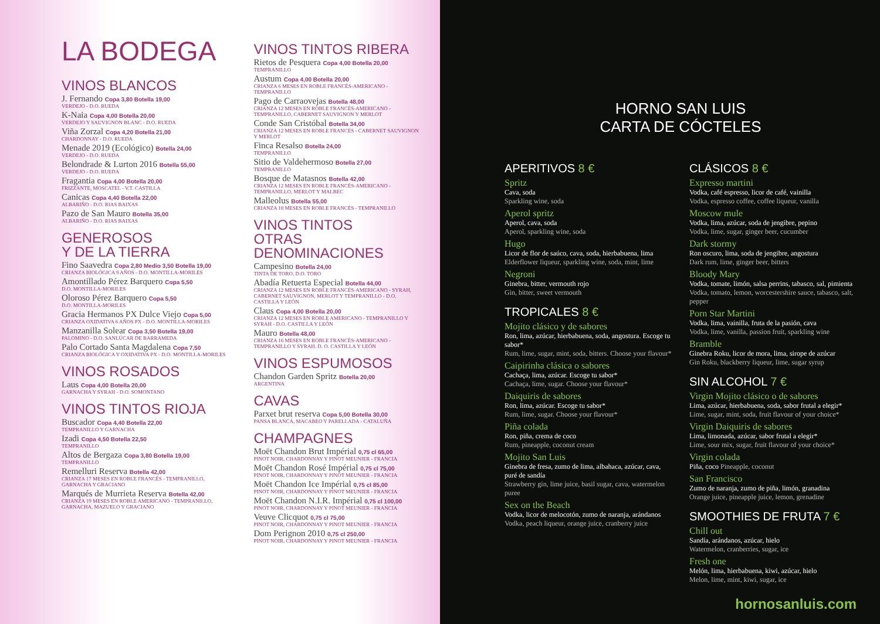LA BODEGA
VINOS BLANCOS
J. Fernando Copa 3,80 Botella 19,00
VERDEJO - D.O. RUEDA
K-Naia Copa 4,00 Botella 20,00
VERDEJO Y SAUVIGNON BLANC - D.O. RUEDA
Viña Zorzal Copa 4,20 Botella 21,00
CHARDONNAY - D.O. RUEDA
Menade 2019 (Ecológico) Botella 24,00
VERDEJO - D.O. RUEDA
Belondrade & Lurton 2016 Botella 55,00
VERDEJO - D.O. RUEDA
Fragantia Copa 4,00 Botella 20,00
FRIZZANTE, MOSCATEL - V.T. CASTILLA
Canicas Copa 4,40 Botella 22,00
ALBARIÑO - D.O. RIAS BAIXAS
Pazo de San Mauro Botella 35,00
ALBARIÑO - D.O. RIAS BAIXAS
GENEROSOS
Y DE LA TIERRA
Fino Saavedra Copa 2,80 Medio 3,50 Botella 19,00
CRIANZA BIOLÓGICA 9 AÑOS - D.O. MONTILLA-MORILES
Amontillado Pérez Barquero Copa 5,50
D.O. MONTILLA-MORILES
Oloroso Pérez Barquero Copa 5,50
D.O. MONTILLA-MORILES
Gracia Hermanos PX Dulce Viejo Copa 5,00
CRIANZA OXIDATIVA 6 AÑOS PX - D.O. MONTILLA-MORILES
Manzanilla Solear Copa 3,50 Botella 19,00
PALOMINO - D.O. SANLÚCAR DE BARRAMEDA
Palo Cortado Santa Magdalena Copa 7,50
CRIANZA BIOLÓGICA Y OXIDATIVA PX - D.O. MONTILLA-MORILES
VINOS ROSADOS
Laus Copa 4,00 Botella 20,00
GARNACHA Y SYRAH - D.O. SOMONTANO
VINOS TINTOS RIOJA
Buscador Copa 4,40 Botella 22,00
TEMPRANILLO Y GARNACHA
Izadi Copa 4,50 Botella 22,50
TEMPRANILLO
Altos de Bergaza Copa 3,80 Botella 19,00
TEMPRANILLO
Remelluri Reserva Botella 42,00
CRIANZA 17 MESES EN ROBLE FRANCÉS - TEMPRANILLO, GARNACHA Y GRACIANO
Marqués de Murrieta Reserva Botella 42,00
CRIANZA 19 MESES EN ROBLE AMERICANO - TEMPRANILLO, GARNACHA, MAZUELO Y GRACIANO
VINOS TINTOS RIBERA
Rietos de Pesquera Copa 4,00 Botella 20,00
TEMPRANILLO
Austum Copa 4,00 Botella 20,00
CRIANZA 6 MESES EN ROBLE FRANCÉS-AMERICANO - TEMPRANILLO
Pago de Carraovejas Botella 48,00
CRIANZA 12 MESES EN ROBLE FRANCÉS-AMERICANO - TEMPRANILLO, CABERNET SAUVIGNON Y MERLOT
Conde San Cristóbal Botella 34,00
CRIANZA 12 MESES EN ROBLE FRANCÉS - CABERNET SAUVIGNON Y MERLOT
Finca Resalso Botella 24,00
TEMPRANILLO
Sitio de Valdehermoso Botella 27,00
TEMPRANILLO
Bosque de Matasnos Botella 42,00
CRIANZA 12 MESES EN ROBLE FRANCÉS-AMERICANO - TEMPRANILLO, MERLOT Y MALBEC
Malleolus Botella 55,00
CRIANZA 18 MESES EN ROBLE FRANCÉS - TEMPRANILLO
VINOS TINTOS
OTRAS DENOMINACIONES
Campesino Botella 24,00
TINTA DE TORO, D.O. TORO
Abadía Retuerta Especial Botella 44,00
CRIANZA 12 MESES EN ROBLE FRANCÉS-AMERICANO - SYRAH, CABERNET SAUVIGNON, MERLOT Y TEMPRANILLO - D.O. CASTILLA Y LEÓN
Claus Copa 4,00 Botella 20,00
CRIANZA 12 MESES EN ROBLE AMERICANO - TEMPRANILLO Y SYRAH - D.O. CASTILLA Y LEÓN
Mauro Botella 48,00
CRIANZA 16 MESES EN ROBLE FRANCÉS-AMERICANO - TEMPRANILLO Y SYRAH. D. O. CASTILLA Y LEÓN
VINOS ESPUMOSOS
Chandon Garden Spritz Botella 20,00
ARGENTINA
CAVAS
Parxet brut reserva Copa 5,00 Botella 30,00
PANSA BLANCA, MACABEO Y PARELLADA - CATALUÑA
CHAMPAGNES
Moët Chandon Brut Impérial 0,75 cl 65,00
PINOT NOIR, CHARDONNAY Y PINOT MEUNIER - FRANCIA
Moët Chandon Rosé Impérial 0,75 cl 75,00
PINOT NOIR, CHARDONNAY Y PINOT MEUNIER - FRANCIA
Moët Chandon Ice Impérial 0,75 cl 85,00
PINOT NOIR, CHARDONNAY Y PINOT MEUNIER - FRANCIA
Moët Chandon N.I.R. Impérial 0,75 cl 100,00
PINOT NOIR, CHARDONNAY Y PINOT MEUNIER - FRANCIA
Veuve Clicquot 0,75 cl 75,00
PINOT NOIR, CHARDONNAY Y PINOT MEUNIER - FRANCIA
Dom Perignon 2010 0,75 cl 250,00
PINOT NOIR, CHARDONNAY Y PINOT MEUNIER - FRANCIA
HORNO SAN LUIS
CARTA DE CÓCTELES
APERITIVOS 8 €
Spritz
Cava, soda
Sparkling wine, soda
Aperol spritz
Aperol, cava, soda
Aperol, sparkling wine, soda
Hugo
Licor de flor de saúco, cava, soda, hierbabuena, lima
Elderflower liqueur, sparkling wine, soda, mint, lime
Negroni
Ginebra, bitter, vermouth rojo
Gin, bitter, sweet vermouth
TROPICALES 8 €
Mojito clásico y de sabores
Ron, lima, azúcar, hierbabuena, soda, angostura. Escoge tu sabor*
Rum, lime, sugar, mint, soda, bitters. Choose your flavour*
Caipirinha clásica o sabores
Cachaça, lima, azúcar. Escoge tu sabor*
Cachaça, lime, sugar. Choose your flavour*
Daiquiris de sabores
Ron, lima, azúcar. Escoge tu sabor*
Rum, lime, sugar. Choose your flavour*
Piña colada
Ron, piña, crema de coco
Rum, pineapple, coconut cream
Mojito San Luis
Ginebra de fresa, zumo de lima, albahaca, azúcar, cava, puré de sandía
Strawberry gin, lime juice, basil sugar, cava, watermelon puree
Sex on the Beach
Vodka, licor de melocotón, zumo de naranja, arándanos
Vodka, peach liqueur, orange juice, cranberry juice
CLÁSICOS 8 €
Expresso martini
Vodka, café espresso, licor de café, vainilla
Vodka, espresso coffee, coffee liqueur, vanilla
Moscow mule
Vodka, lima, azúcar, soda de jengibre, pepino
Vodka, lime, sugar, ginger beer, cucumber
Dark stormy
Ron oscuro, lima, soda de jengibre, angostura
Dark rum, lime, ginger beer, bitters
Bloody Mary
Vodka, tomate, limón, salsa perrins, tabasco, sal, pimienta Vodka, tomato, lemon, worcestershire sauce, tabasco, salt, pepper
Porn Star Martini
Vodka, lima, vainilla, fruta de la pasión, cava
Vodka, lime, vanilla, passion fruit, sparkling wine
Bramble
Ginebra Roku, licor de mora, lima, sirope de azúcar
Gin Roku, blackberry liqueur, lime, sugar syrup
SIN ALCOHOL 7 €
Virgin Mojito clásico o de sabores
Lima, azúcar, hierbabuena, soda, sabor frutal a elegir*
Lime, sugar, mint, soda, fruit flavour of your choice*
Virgin Daiquiris de sabores
Lima, limonada, azúcar, sabor frutal a elegir*
Lime, sour mix, sugar, fruit flavour of your choice*
Virgin colada
Piña, coco Pineapple, coconut
San Francisco
Zumo de naranja, zumo de piña, limón, granadina
Orange juice, pineapple juice, lemon, grenadine
SMOOTHIES DE FRUTA 7 €
Chill out
Sandía, arándanos, azúcar, hielo
Watermelon, cranberries, sugar, ice
Fresh one
Melón, lima, hierbabuena, kiwi, azúcar, hielo
Melon, lime, mint, kiwi, sugar, ice
hornosanluis.com